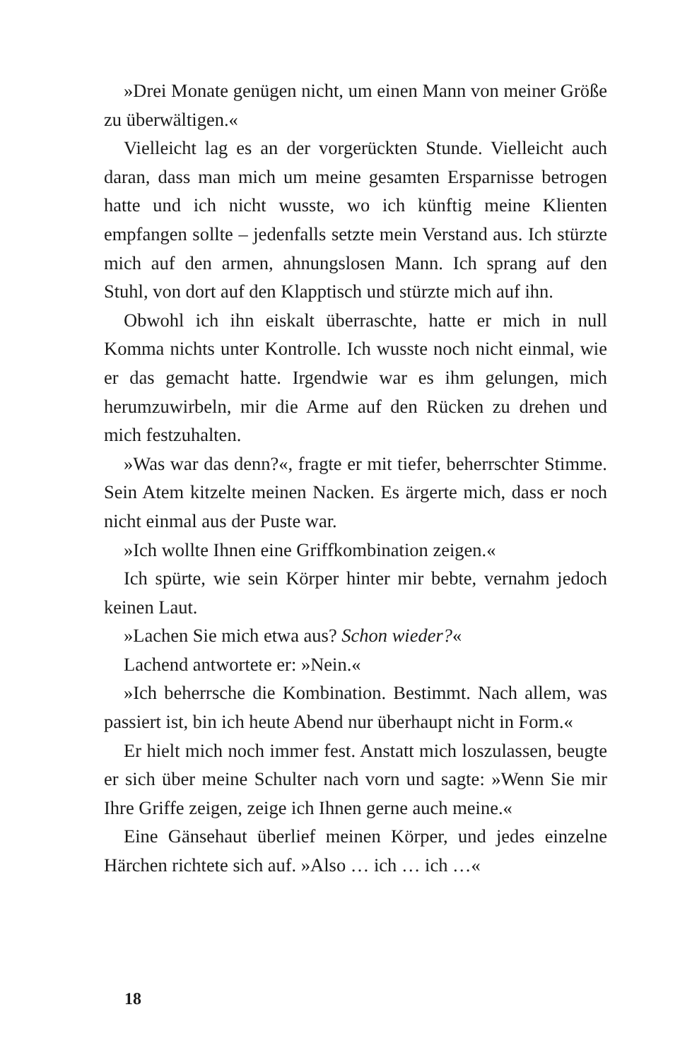»Drei Monate genügen nicht, um einen Mann von meiner Größe zu überwältigen.«
Vielleicht lag es an der vorgerückten Stunde. Vielleicht auch daran, dass man mich um meine gesamten Ersparnisse betrogen hatte und ich nicht wusste, wo ich künftig meine Klienten empfangen sollte – jedenfalls setzte mein Verstand aus. Ich stürzte mich auf den armen, ahnungslosen Mann. Ich sprang auf den Stuhl, von dort auf den Klapptisch und stürzte mich auf ihn.
Obwohl ich ihn eiskalt überraschte, hatte er mich in null Komma nichts unter Kontrolle. Ich wusste noch nicht einmal, wie er das gemacht hatte. Irgendwie war es ihm gelungen, mich herumzuwirbeln, mir die Arme auf den Rücken zu drehen und mich festzuhalten.
»Was war das denn?«, fragte er mit tiefer, beherrschter Stimme. Sein Atem kitzelte meinen Nacken. Es ärgerte mich, dass er noch nicht einmal aus der Puste war.
»Ich wollte Ihnen eine Griffkombination zeigen.«
Ich spürte, wie sein Körper hinter mir bebte, vernahm jedoch keinen Laut.
»Lachen Sie mich etwa aus? Schon wieder?«
Lachend antwortete er: »Nein.«
»Ich beherrsche die Kombination. Bestimmt. Nach allem, was passiert ist, bin ich heute Abend nur überhaupt nicht in Form.«
Er hielt mich noch immer fest. Anstatt mich loszulassen, beugte er sich über meine Schulter nach vorn und sagte: »Wenn Sie mir Ihre Griffe zeigen, zeige ich Ihnen gerne auch meine.«
Eine Gänsehaut überlief meinen Körper, und jedes einzelne Härchen richtete sich auf. »Also … ich … ich …«
18